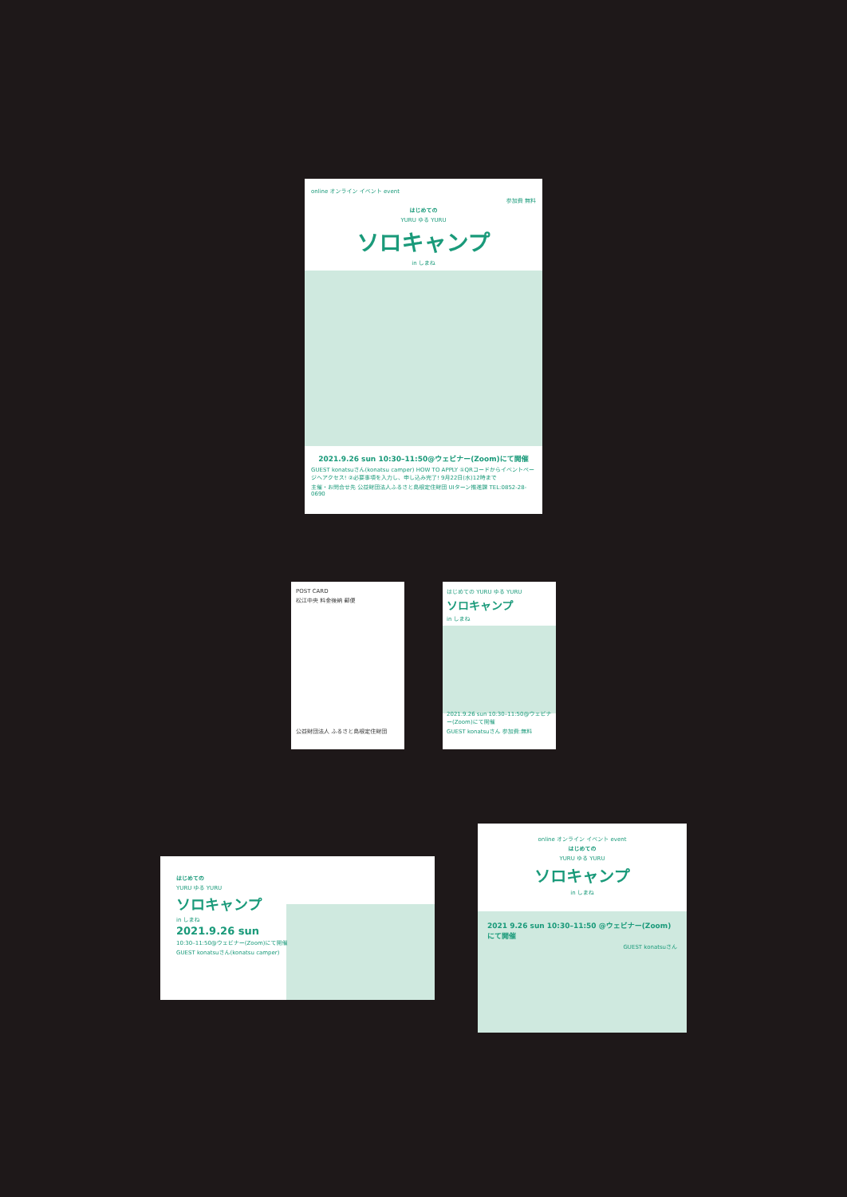online オンライン イベント event
参加費 無料
はじめての
YURU ゆる YURU
ソロキャンプ
in しまね
2021.9.26 sun 10:30–11:50@ウェビナー(Zoom)にて開催
GUEST konatsuさん(konatsu camper) HOW TO APPLY ①QRコードからイベントページへアクセス! ②必要事項を入力し、申し込み完了! 9月22日(水)12時まで
主催・お問合せ先 公益財団法人ふるさと島根定住財団 UIターン推進課 TEL:0852-28-0690
POST CARD
松江中央 料金後納 郵便
公益財団法人 ふるさと島根定住財団
はじめての YURU ゆる YURU
ソロキャンプ
in しまね
2021.9.26 sun 10:30–11:50@ウェビナー(Zoom)にて開催
GUEST konatsuさん 参加費:無料
はじめての
YURU ゆる YURU
ソロキャンプ
in しまね
2021.9.26 sun
10:30–11:50@ウェビナー(Zoom)にて開催
GUEST konatsuさん(konatsu camper)
online オンライン イベント event
はじめての
YURU ゆる YURU
ソロキャンプ
in しまね
2021 9.26 sun 10:30–11:50 @ウェビナー(Zoom)にて開催
GUEST konatsuさん